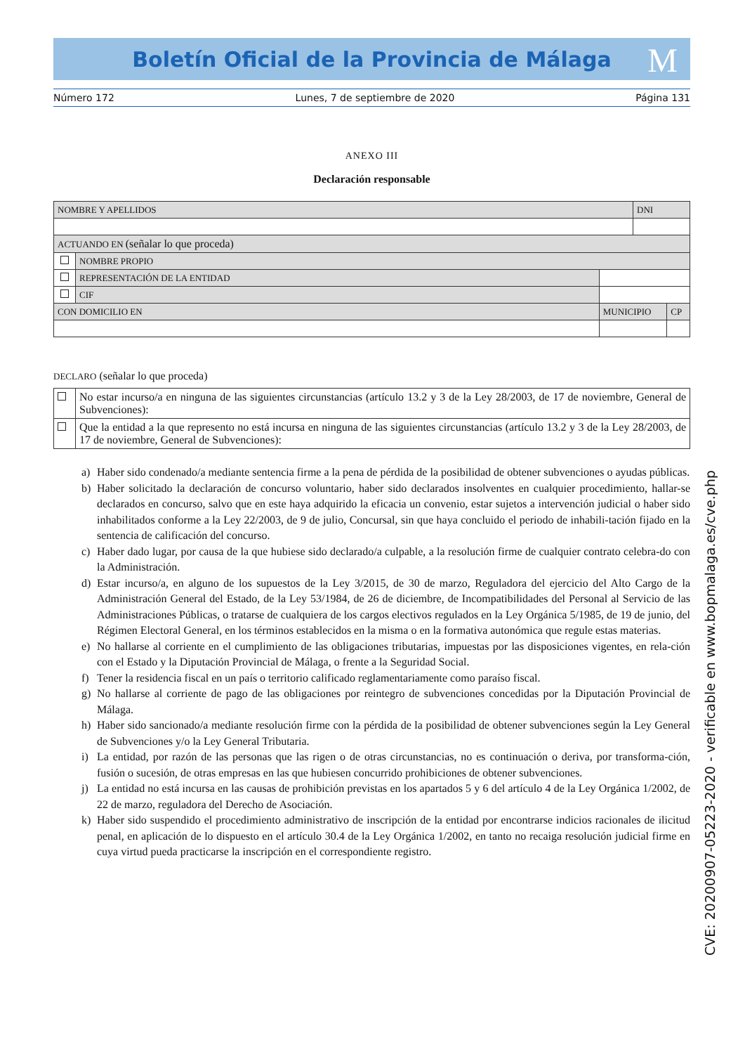Boletín Oficial de la Provincia de Málaga
M
Número 172 Lunes, 7 de septiembre de 2020 Página 131
ANEXO III
Declaración responsable
| NOMBRE Y APELLIDOS | | | DNI | |
| ACTUANDO EN (señalar lo que proceda) | | | | |
| | NOMBRE PROPIO | | | |
| | REPRESENTACIÓN DE LA ENTIDAD | | | |
| | CIF | | | |
| CON DOMICILIO EN | | MUNICIPIO | | CP |
DECLARO (señalar lo que proceda)
| | No estar incurso/a en ninguna de las siguientes circunstancias (artículo 13.2 y 3 de la Ley 28/2003, de 17 de noviembre, General de Subvenciones): |
| | Que la entidad a la que represento no está incursa en ninguna de las siguientes circunstancias (artículo 13.2 y 3 de la Ley 28/2003, de 17 de noviembre, General de Subvenciones): |
a) Haber sido condenado/a mediante sentencia firme a la pena de pérdida de la posibilidad de obtener subvenciones o ayudas públicas.
b) Haber solicitado la declaración de concurso voluntario, haber sido declarados insolventes en cualquier procedimiento, hallar-se declarados en concurso, salvo que en este haya adquirido la eficacia un convenio, estar sujetos a intervención judicial o haber sido inhabilitados conforme a la Ley 22/2003, de 9 de julio, Concursal, sin que haya concluido el periodo de inhabili-tación fijado en la sentencia de calificación del concurso.
c) Haber dado lugar, por causa de la que hubiese sido declarado/a culpable, a la resolución firme de cualquier contrato celebra-do con la Administración.
d) Estar incurso/a, en alguno de los supuestos de la Ley 3/2015, de 30 de marzo, Reguladora del ejercicio del Alto Cargo de la Administración General del Estado, de la Ley 53/1984, de 26 de diciembre, de Incompatibilidades del Personal al Servicio de las Administraciones Públicas, o tratarse de cualquiera de los cargos electivos regulados en la Ley Orgánica 5/1985, de 19 de junio, del Régimen Electoral General, en los términos establecidos en la misma o en la formativa autonómica que regule estas materias.
e) No hallarse al corriente en el cumplimiento de las obligaciones tributarias, impuestas por las disposiciones vigentes, en rela-ción con el Estado y la Diputación Provincial de Málaga, o frente a la Seguridad Social.
f) Tener la residencia fiscal en un país o territorio calificado reglamentariamente como paraíso fiscal.
g) No hallarse al corriente de pago de las obligaciones por reintegro de subvenciones concedidas por la Diputación Provincial de Málaga.
h) Haber sido sancionado/a mediante resolución firme con la pérdida de la posibilidad de obtener subvenciones según la Ley General de Subvenciones y/o la Ley General Tributaria.
i) La entidad, por razón de las personas que las rigen o de otras circunstancias, no es continuación o deriva, por transforma-ción, fusión o sucesión, de otras empresas en las que hubiesen concurrido prohibiciones de obtener subvenciones.
j) La entidad no está incursa en las causas de prohibición previstas en los apartados 5 y 6 del artículo 4 de la Ley Orgánica 1/2002, de 22 de marzo, reguladora del Derecho de Asociación.
k) Haber sido suspendido el procedimiento administrativo de inscripción de la entidad por encontrarse indicios racionales de ilicitud penal, en aplicación de lo dispuesto en el artículo 30.4 de la Ley Orgánica 1/2002, en tanto no recaiga resolución judicial firme en cuya virtud pueda practicarse la inscripción en el correspondiente registro.
CVE: 20200907-05223-2020 - verificable en www.bopmalaga.es/cve.php